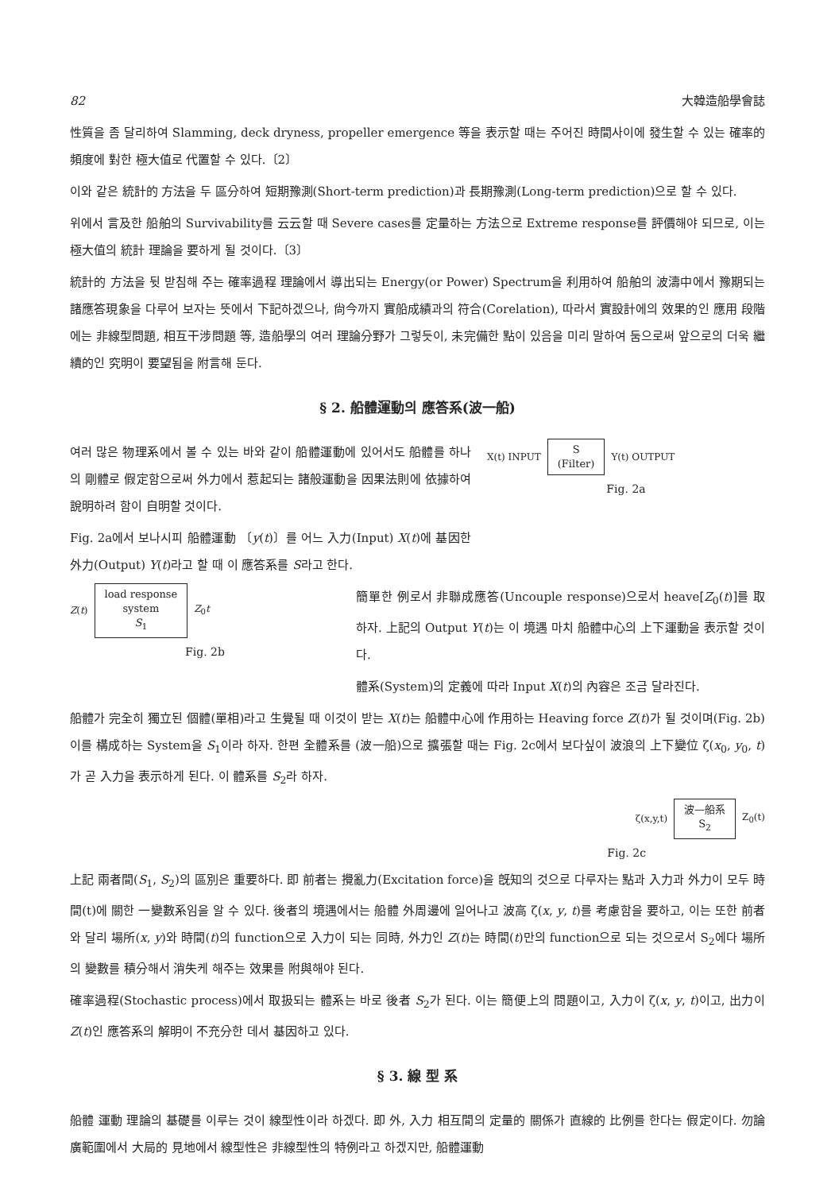82 大韓造船學會誌
性質을 좀 달리하여 Slamming, deck dryness, propeller emergence 等을 表示할 때는 주어진 時間사이에 發生할 수 있는 確率的 頻度에 對한 極大值로 代置할 수 있다.〔2〕
이와 같은 統計的 方法을 두 區分하여 短期豫測(Short-term prediction)과 長期豫測(Long-term prediction)으로 할 수 있다.
위에서 言及한 船舶의 Survivability를 云云할 때 Severe cases를 定量하는 方法으로 Extreme response를 評價해야 되므로, 이는 極大值의 統計 理論을 要하게 될 것이다.〔3〕
統計的 方法을 뒷 받침해 주는 確率過程 理論에서 導出되는 Energy(or Power) Spectrum을 利用하여 船舶의 波濤中에서 豫期되는 諸應答現象을 다루어 보자는 뜻에서 下記하겠으나, 尙今까지 實船成績과의 符合(Corelation), 따라서 實設計에의 效果的인 應用 段階에는 非線型問題, 相互干涉問題 等, 造船學의 여러 理論分野가 그렇듯이, 未完備한 點이 있음을 미리 말하여 둠으로써 앞으로의 더욱 繼續的인 究明이 要望됨을 附言해 둔다.
§ 2. 船體運動의 應答系(波一船)
여러 많은 物理系에서 볼 수 있는 바와 같이 船體運動에 있어서도 船體를 하나의 剛體로 假定함으로써 外力에서 惹起되는 諸般運動을 因果法則에 依據하여 說明하려 함이 自明할 것이다.
Fig. 2a에서 보나시피 船體運動 〔y(t)〕를 어느 入力(Input) X(t)에 基因한 外力(Output) Y(t)라고 할 때 이 應答系를 S라고 한다.
X(t) INPUT
S
(Filter)
Y(t) OUTPUT
Fig. 2a
Z(t)
load response
system
S<sub>1</sub>
Z<sub>0</sub>t
Fig. 2b
簡單한 例로서 非聯成應答(Uncouple response)으로서 heave[Z<sub>0</sub>(t)]를 取하자. 上記의 Output Y(t)는 이 境遇 마치 船體中心의 上下運動을 表示할 것이다.
體系(System)의 定義에 따라 Input X(t)의 內容은 조금 달라진다.
船體가 完全히 獨立된 個體(單相)라고 生覺될 때 이것이 받는 X(t)는 船體中心에 作用하는 Heaving force Z(t)가 될 것이며(Fig. 2b) 이를 構成하는 System을 S<sub>1</sub>이라 하자. 한편 全體系를 (波一船)으로 擴張할 때는 Fig. 2c에서 보다싶이 波浪의 上下變位 ζ(x<sub>0</sub>, y<sub>0</sub>, t)가 곧 入力을 表示하게 된다. 이 體系를 S<sub>2</sub>라 하자.
ζ(x,y,t)
波—船系
S<sub>2</sub>
Z<sub>0</sub>(t)
Fig. 2c
上記 兩者間(S<sub>1</sub>, S<sub>2</sub>)의 區別은 重要하다. 即 前者는 攪亂力(Excitation force)을 旣知의 것으로 다루자는 點과 入力과 外力이 모두 時間(t)에 關한 一變數系임을 알 수 있다. 後者의 境遇에서는 船體 外周邊에 일어나고 波高 ζ(x, y, t)를 考慮함을 要하고, 이는 또한 前者와 달리 場所(x, y)와 時間(t)의 function으로 入力이 되는 同時, 外力인 Z(t)는 時間(t)만의 function으로 되는 것으로서 S<sub>2</sub>에다 場所의 變數를 積分해서 消失케 해주는 效果를 附與해야 된다.
確率過程(Stochastic process)에서 取扱되는 體系는 바로 後者 S<sub>2</sub>가 된다. 이는 簡便上의 問題이고, 入力이 ζ(x, y, t)이고, 出力이 Z(t)인 應答系의 解明이 不充分한 데서 基因하고 있다.
§ 3. 線 型 系
船體 運動 理論의 基礎를 이루는 것이 線型性이라 하겠다. 即 外, 入力 相互間의 定量的 關係가 直線的 比例를 한다는 假定이다. 勿論 廣範圍에서 大局的 見地에서 線型性은 非線型性의 特例라고 하겠지만, 船體運動